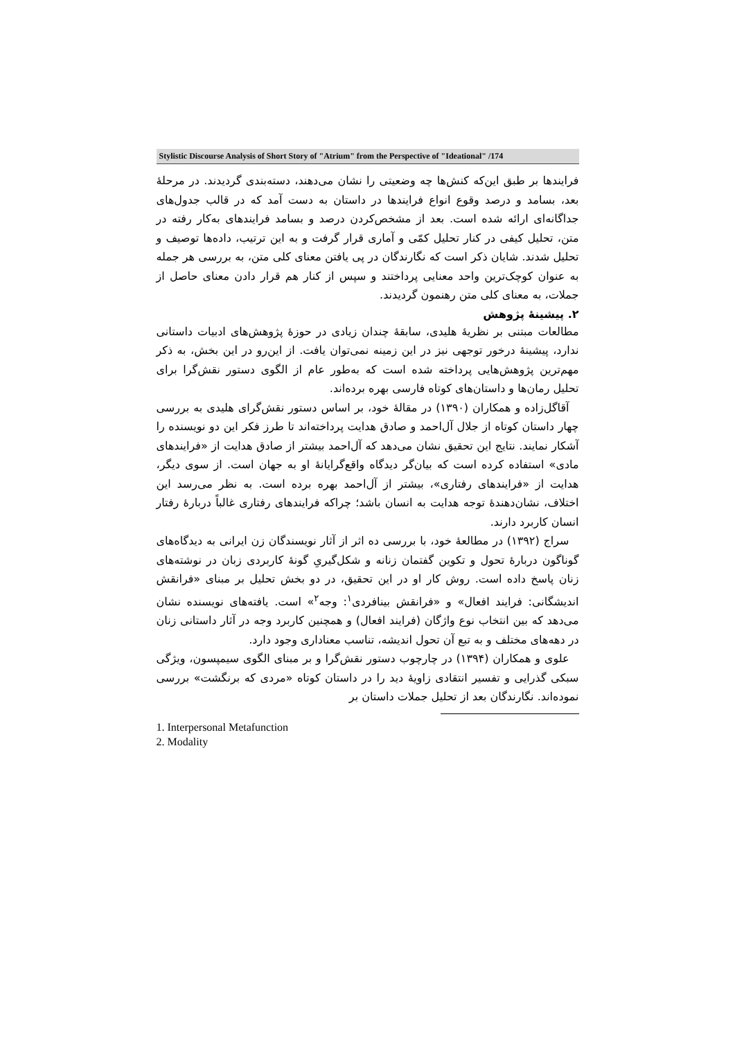Stylistic Discourse Analysis of Short Story of "Atrium" from the Perspective of "Ideational" /174
فرایندها بر طبق این‌که کنش‌ها چه وضعیتی را نشان می‌دهند، دسته‌بندی گردیدند. در مرحلهٔ بعد، بسامد و درصد وقوع انواع فرایندها در داستان به دست آمد که در قالب جدول‌های جداگانه‌ای ارائه شده است. بعد از مشخص‌کردن درصد و بسامد فرایندهای به‌کار رفته در متن، تحلیل کیفی در کنار تحلیل کمّی و آماری قرار گرفت و به این ترتیب، داده‌ها توصیف و تحلیل شدند. شایان ذکر است که نگارندگان در پی یافتن معنای کلی متن، به بررسی هر جمله به عنوان کوچک‌ترین واحد معنایی پرداختند و سپس از کنار هم قرار دادن معنای حاصل از جملات، به معنای کلی متن رهنمون گردیدند.
۲. پیشینهٔ پژوهش
مطالعات مبتنی بر نظریهٔ هلیدی، سابقهٔ چندان زیادی در حوزهٔ پژوهش‌های ادبیات داستانی ندارد، پیشینهٔ درخور توجهی نیز در این زمینه نمی‌توان یافت. از این‌رو در این بخش، به ذکر مهم‌ترین پژوهش‌هایی پرداخته شده است که به‌طور عام از الگوی دستور نقش‌گرا برای تحلیل رمان‌ها و داستان‌های کوتاه فارسی بهره برده‌اند.
آقاگل‌زاده و همکاران (۱۳۹۰) در مقالهٔ خود، بر اساس دستور نقش‌گرای هلیدی به بررسی چهار داستان کوتاه از جلال آل‌احمد و صادق هدایت پرداخته‌اند تا طرز فکر این دو نویسنده را آشکار نمایند. نتایج این تحقیق نشان می‌دهد که آل‌احمد بیشتر از صادق هدایت از «فرایندهای مادی» استفاده کرده است که بیان‌گر دیدگاه واقع‌گرایانهٔ او به جهان است. از سوی دیگر، هدایت از «فرایندهای رفتاری»، بیشتر از آل‌احمد بهره برده است. به نظر می‌رسد این اختلاف، نشان‌دهندهٔ توجه هدایت به انسان باشد؛ چراکه فرایندهای رفتاری غالباً دربارهٔ رفتار انسان کاربرد دارند.
سراج (۱۳۹۲) در مطالعهٔ خود، با بررسی ده اثر از آثار نویسندگان زن ایرانی به دیدگاه‌های گوناگون دربارهٔ تحول و تکوین گفتمان زنانه و شکل‌گیریِ گونهٔ کاربردی زبان در نوشته‌های زنان پاسخ داده است. روش کار او در این تحقیق، در دو بخش تحلیل بر مبنای «فرانقش اندیشگانی: فرایند افعال» و «فرانقش بینافردی<sup>۱</sup>: وجه<sup>۲</sup>» است. یافته‌های نویسنده نشان می‌دهد که بین انتخاب نوع واژگان (فرایند افعال) و همچنین کاربرد وجه در آثار داستانی زنان در دهه‌های مختلف و به تبع آن تحول اندیشه، تناسب معناداری وجود دارد.
علوی و همکاران (۱۳۹۴) در چارچوب دستور نقش‌گرا و بر مبنای الگوی سیمپسون، ویژگی سبکی گذرایی و تفسیر انتقادی زاویهٔ دید را در داستان کوتاه «مردی که برنگشت» بررسی نموده‌اند. نگارندگان بعد از تحلیل جملات داستان بر
1. Interpersonal Metafunction
2. Modality